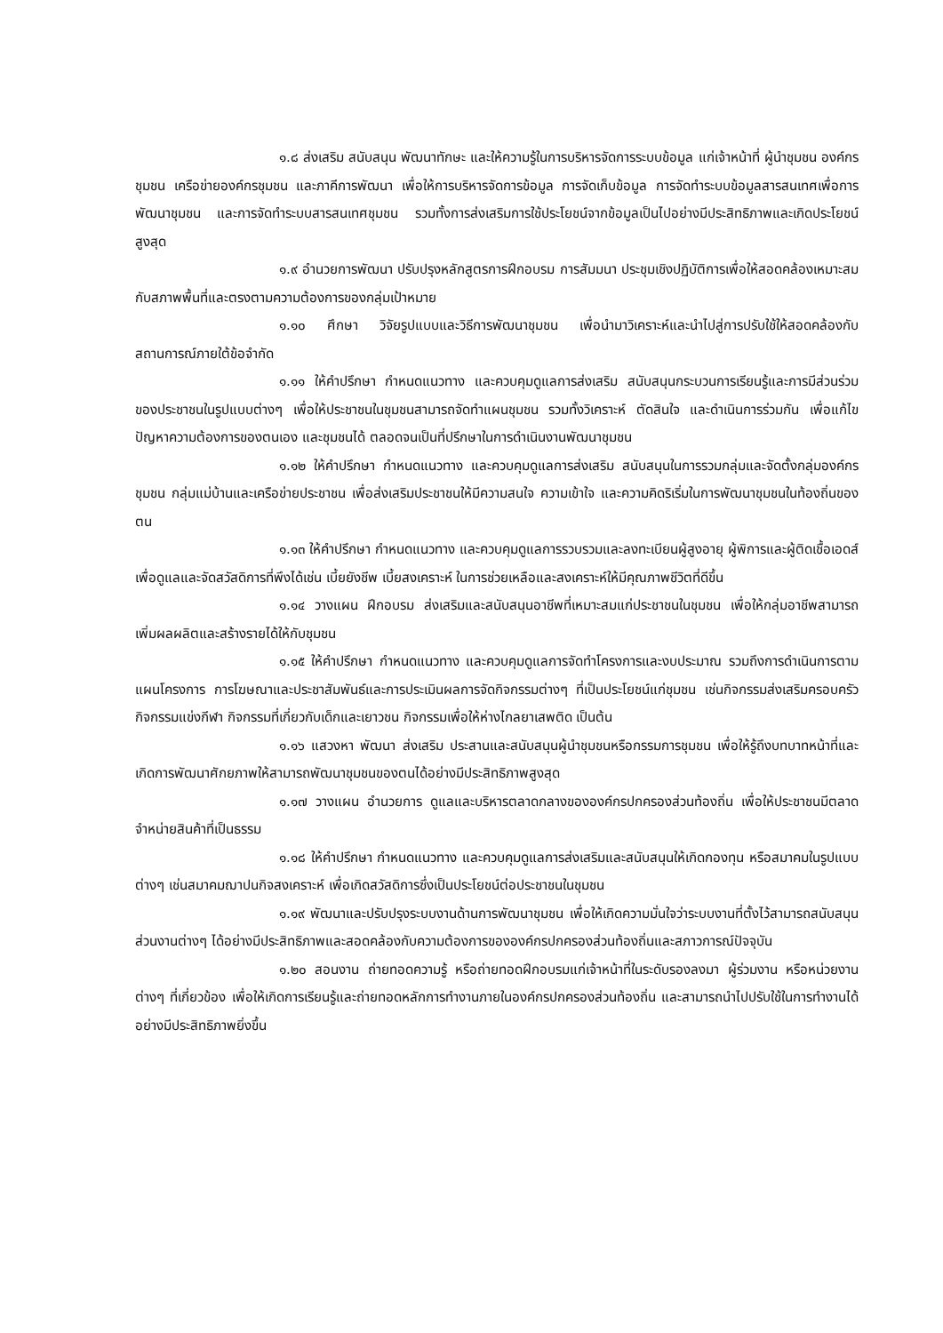๑.๘ ส่งเสริม สนับสนุน พัฒนาทักษะ และให้ความรู้ในการบริหารจัดการระบบข้อมูล แก่เจ้าหน้าที่ ผู้นำชุมชน องค์กรชุมชน เครือข่ายองค์กรชุมชน และภาคีการพัฒนา เพื่อให้การบริหารจัดการข้อมูล การจัดเก็บข้อมูล การจัดทำระบบข้อมูลสารสนเทศเพื่อการพัฒนาชุมชน และการจัดทำระบบสารสนเทศชุมชน รวมทั้งการส่งเสริมการใช้ประโยชน์จากข้อมูลเป็นไปอย่างมีประสิทธิภาพและเกิดประโยชน์สูงสุด
๑.๙ อำนวยการพัฒนา ปรับปรุงหลักสูตรการฝึกอบรม การสัมมนา ประชุมเชิงปฏิบัติการเพื่อให้สอดคล้องเหมาะสมกับสภาพพื้นที่และตรงตามความต้องการของกลุ่มเป้าหมาย
๑.๑๐ ศึกษา วิจัยรูปแบบและวิธีการพัฒนาชุมชน เพื่อนำมาวิเคราะห์และนำไปสู่การปรับใช้ให้สอดคล้องกับสถานการณ์ภายใต้ข้อจำกัด
๑.๑๑ ให้คำปรึกษา กำหนดแนวทาง และควบคุมดูแลการส่งเสริม สนับสนุนกระบวนการเรียนรู้และการมีส่วนร่วมของประชาชนในรูปแบบต่างๆ เพื่อให้ประชาชนในชุมชนสามารถจัดทำแผนชุมชน รวมทั้งวิเคราะห์ ตัดสินใจ และดำเนินการร่วมกัน เพื่อแก้ไขปัญหาความต้องการของตนเอง และชุมชนได้ ตลอดจนเป็นที่ปรึกษาในการดำเนินงานพัฒนาชุมชน
๑.๑๒ ให้คำปรึกษา กำหนดแนวทาง และควบคุมดูแลการส่งเสริม สนับสนุนในการรวมกลุ่มและจัดตั้งกลุ่มองค์กรชุมชน กลุ่มแม่บ้านและเครือข่ายประชาชน เพื่อส่งเสริมประชาชนให้มีความสนใจ ความเข้าใจ และความคิดริเริ่มในการพัฒนาชุมชนในท้องถิ่นของตน
๑.๑๓ ให้คำปรึกษา กำหนดแนวทาง และควบคุมดูแลการรวบรวมและลงทะเบียนผู้สูงอายุ ผู้พิการและผู้ติดเชื้อเอดส์ เพื่อดูแลและจัดสวัสดิการที่พึงได้เช่น เบี้ยยังชีพ เบี้ยสงเคราะห์ ในการช่วยเหลือและสงเคราะห์ให้มีคุณภาพชีวิตที่ดีขึ้น
๑.๑๔ วางแผน ฝึกอบรม ส่งเสริมและสนับสนุนอาชีพที่เหมาะสมแก่ประชาชนในชุมชน เพื่อให้กลุ่มอาชีพสามารถเพิ่มผลผลิตและสร้างรายได้ให้กับชุมชน
๑.๑๕ ให้คำปรึกษา กำหนดแนวทาง และควบคุมดูแลการจัดทำโครงการและงบประมาณ รวมถึงการดำเนินการตามแผนโครงการ การโฆษณาและประชาสัมพันธ์และการประเมินผลการจัดกิจกรรมต่างๆ ที่เป็นประโยชน์แก่ชุมชน เช่นกิจกรรมส่งเสริมครอบครัว กิจกรรมแข่งกีฬา กิจกรรมที่เกี่ยวกับเด็กและเยาวชน กิจกรรมเพื่อให้ห่างไกลยาเสพติด เป็นต้น
๑.๑๖ แสวงหา พัฒนา ส่งเสริม ประสานและสนับสนุนผู้นำชุมชนหรือกรรมการชุมชน เพื่อให้รู้ถึงบทบาทหน้าที่และเกิดการพัฒนาศักยภาพให้สามารถพัฒนาชุมชนของตนได้อย่างมีประสิทธิภาพสูงสุด
๑.๑๗ วางแผน อำนวยการ ดูแลและบริหารตลาดกลางขององค์กรปกครองส่วนท้องถิ่น เพื่อให้ประชาชนมีตลาดจำหน่ายสินค้าที่เป็นธรรม
๑.๑๘ ให้คำปรึกษา กำหนดแนวทาง และควบคุมดูแลการส่งเสริมและสนับสนุนให้เกิดกองทุน หรือสมาคมในรูปแบบต่างๆ เช่นสมาคมฌาปนกิจสงเคราะห์ เพื่อเกิดสวัสดิการซึ่งเป็นประโยชน์ต่อประชาชนในชุมชน
๑.๑๙ พัฒนาและปรับปรุงระบบงานด้านการพัฒนาชุมชน เพื่อให้เกิดความมั่นใจว่าระบบงานที่ตั้งไว้สามารถสนับสนุนส่วนงานต่างๆ ได้อย่างมีประสิทธิภาพและสอดคล้องกับความต้องการขององค์กรปกครองส่วนท้องถิ่นและสภาวการณ์ปัจจุบัน
๑.๒๐ สอนงาน ถ่ายทอดความรู้ หรือถ่ายทอดฝึกอบรมแก่เจ้าหน้าที่ในระดับรองลงมา ผู้ร่วมงาน หรือหน่วยงานต่างๆ ที่เกี่ยวข้อง เพื่อให้เกิดการเรียนรู้และถ่ายทอดหลักการทำงานภายในองค์กรปกครองส่วนท้องถิ่น และสามารถนำไปปรับใช้ในการทำงานได้อย่างมีประสิทธิภาพยิ่งขึ้น